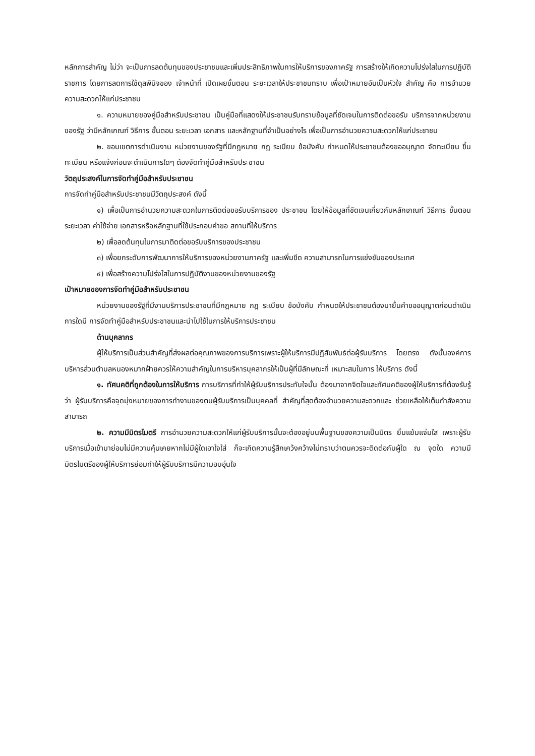หลักการสำคัญ ไม่ว่า จะเป็นการลดต้นทุนของประชาชนและเพิ่มประสิทธิภาพในการให้บริการของภาครัฐ การสร้างให้เกิดความโปร่งใสในการปฏิบัติราชการ โดยการลดการใช้ดุลพินิจของ เจ้าหน้าที่ เปิดเผยขั้นตอน ระยะเวลาให้ประชาชนทราบ เพื่อเป้าหมายอันเป็นหัวใจ สำคัญ คือ การอำนวยความสะดวกให้แก่ประชาชน
๑. ความหมายของคู่มือสำหรับประชาชน เป็นคู่มือที่แสดงให้ประชาชนรับทราบข้อมูลที่ชัดเจนในการติดต่อขอรับ บริการจากหน่วยงานของรัฐ ว่ามีหลักเกณฑ์ วิธีการ ขั้นตอน ระยะเวลา เอกสาร และหลักฐานที่จำเป็นอย่างไร เพื่อเป็นการอำนวยความสะดวกให้แก่ประชาชน
๒. ขอบเขตการดำเนินงาน หน่วยงานของรัฐที่มีกฎหมาย กฎ ระเบียบ ข้อบังคับ กำหนดให้ประชาชนต้องขออนุญาต จัดทะเบียน ขึ้นทะเบียน หรือแจ้งก่อนจะดำเนินการใดๆ ต้องจัดทำคู่มือสำหรับประชาชน
วัตถุประสงค์ในการจัดทำคู่มือสำหรับประชาชน
การจัดทำคู่มือสำหรับประชาชนมีวัตถุประสงค์ ดังนี้
๑) เพื่อเป็นการอำนวยความสะดวกในการติดต่อขอรับบริการของ ประชาชน โดยให้ข้อมูลที่ชัดเจนเกี่ยวกับหลักเกณฑ์ วิธีการ ขั้นตอน ระยะเวลา ค่าใช้จ่าย เอกสารหรือหลักฐานที่ใช้ประกอบคำขอ สถานที่ให้บริการ
๒) เพื่อลดต้นทุนในการมาติดต่อขอรับบริการของประชาชน
๓) เพื่อยกระดับการพัฒนาการให้บริการของหน่วยงานภาครัฐ และเพิ่มขีด ความสามารถในการแข่งขันของประเทศ
๔) เพื่อสร้างความโปร่งใสในการปฏิบัติงานของหน่วยงานของรัฐ
เป้าหมายของการจัดทำคู่มือสำหรับประชาชน
หน่วยงานของรัฐที่มีงานบริการประชาชนที่มีกฎหมาย กฎ ระเบียบ ข้อบังคับ กำหนดให้ประชาชนต้องมายื่นคำขออนุญาตก่อนดำเนินการใดมี การจัดทำคู่มือสำหรับประชาชนและนำไปใช้ในการให้บริการประชาชน
ด้านบุคลากร
ผู้ให้บริการเป็นส่วนสำคัญที่ส่งผลต่อคุณภาพของการบริการเพราะผู้ให้บริการมีปฏิสัมพันธ์ต่อผู้รับบริการ โดยตรง ดังนั้นองค์การบริหารส่วนตำบลหนองหมากฝ้ายควรให้ความสำคัญในการบริหารบุคลากรให้เป็นผู้ที่มีลักษณะที่ เหมาะสมในการ ให้บริการ ดังนี้
๑. ทัศนคติที่ถูกต้องในการให้บริการ การบริการที่ทำให้ผู้รับบริการประทับใจนั้น ต้องมาจากจิตใจและทัศนคติของผู้ให้บริการที่ต้องรับรู้ว่า ผู้รับบริการคือจุดมุ่งหมายของการทำงานของตนผู้รับบริการเป็นบุคคลที่ สำคัญที่สุดต้องอำนวยความสะดวกและ ช่วยเหลือให้เต็มกำลังความสามารถ
๒. ความมีมิตรไมตรี การอำนวยความสะดวกให้แก่ผู้รับบริการนั้นจะต้องอยู่บนพื้นฐานของความเป็นมิตร ยิ้มแย้มแจ่มใส เพราะผู้รับบริการเมื่อเข้ามาย่อมไม่มีความคุ้นเคยหากไม่มีผู้ใดเอาใจใส่ ก็จะเกิดความรู้สึกเคว้งคว้างไม่ทราบว่าตนควรจะติดต่อกับผู้ใด ณ จุดใด ความมีมิตรไมตรีของผู้ให้บริการย่อมทำให้ผู้รับบริการมีความอบอุ่นใจ